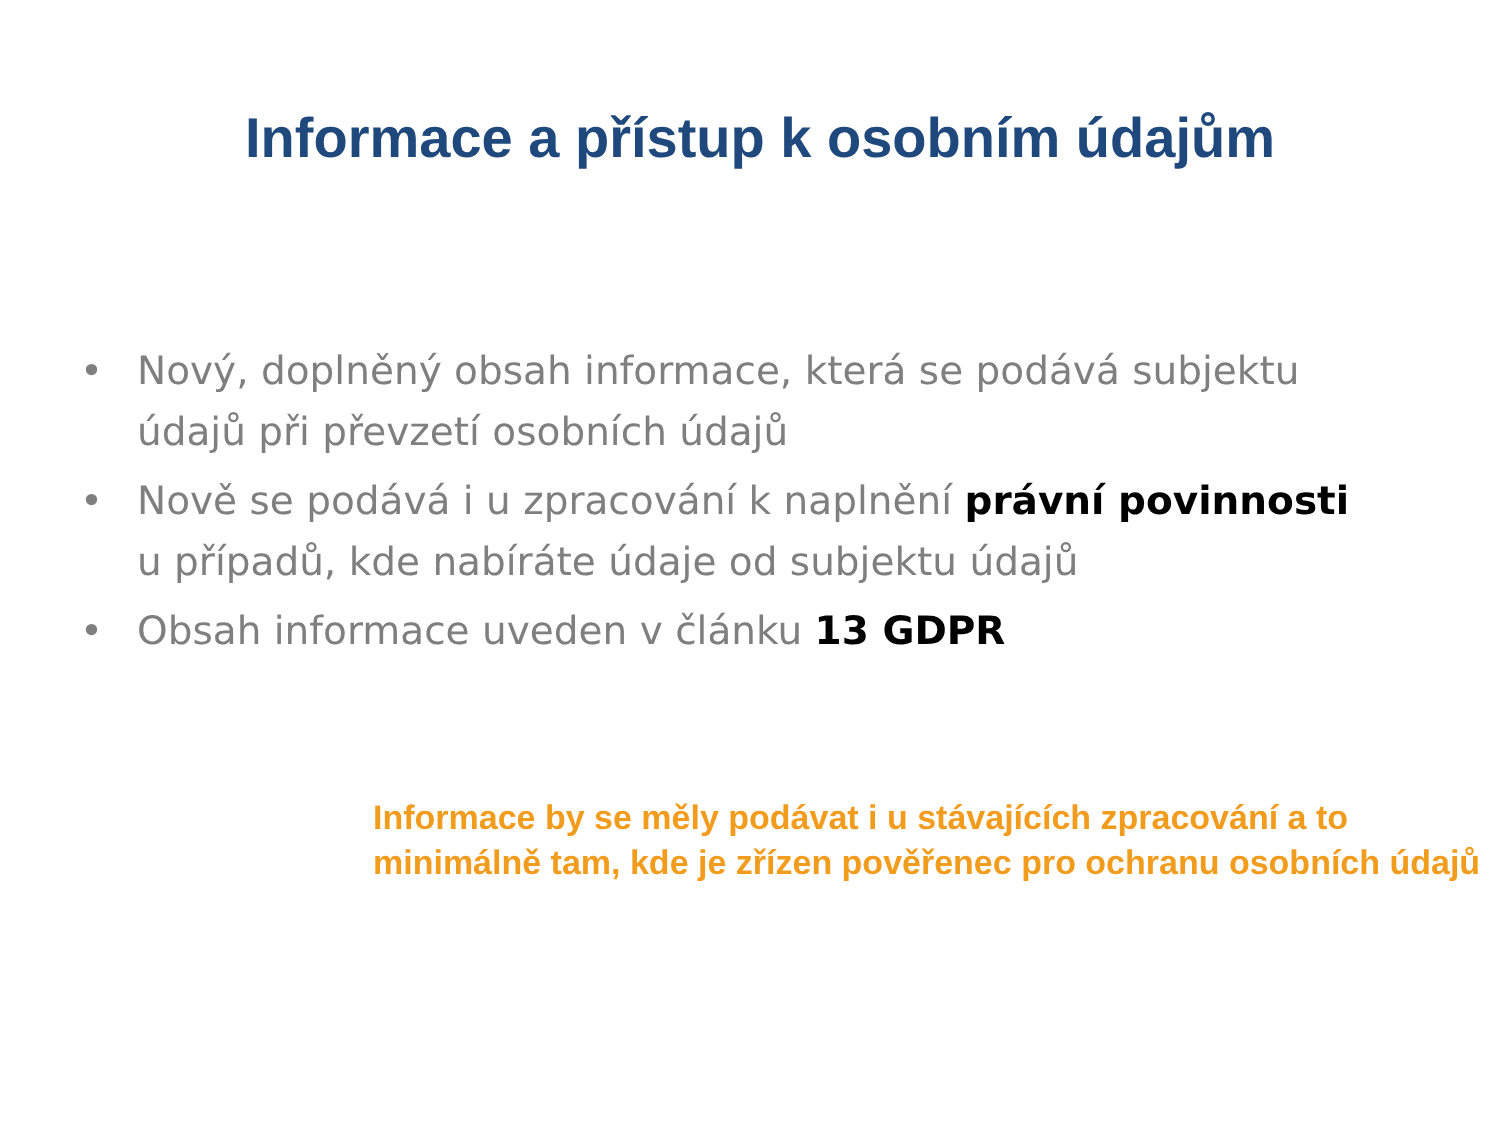Informace a přístup k osobním údajům
• Nový, doplněný obsah informace, která se podává subjektu údajů při převzetí osobních údajů
• Nově se podává i u zpracování k naplnění právní povinnosti u případů, kde nabíráte údaje od subjektu údajů
• Obsah informace uveden v článku 13 GDPR
Informace by se měly podávat i u stávajících zpracování a to minimálně tam, kde je zřízen pověřenec pro ochranu osobních údajů